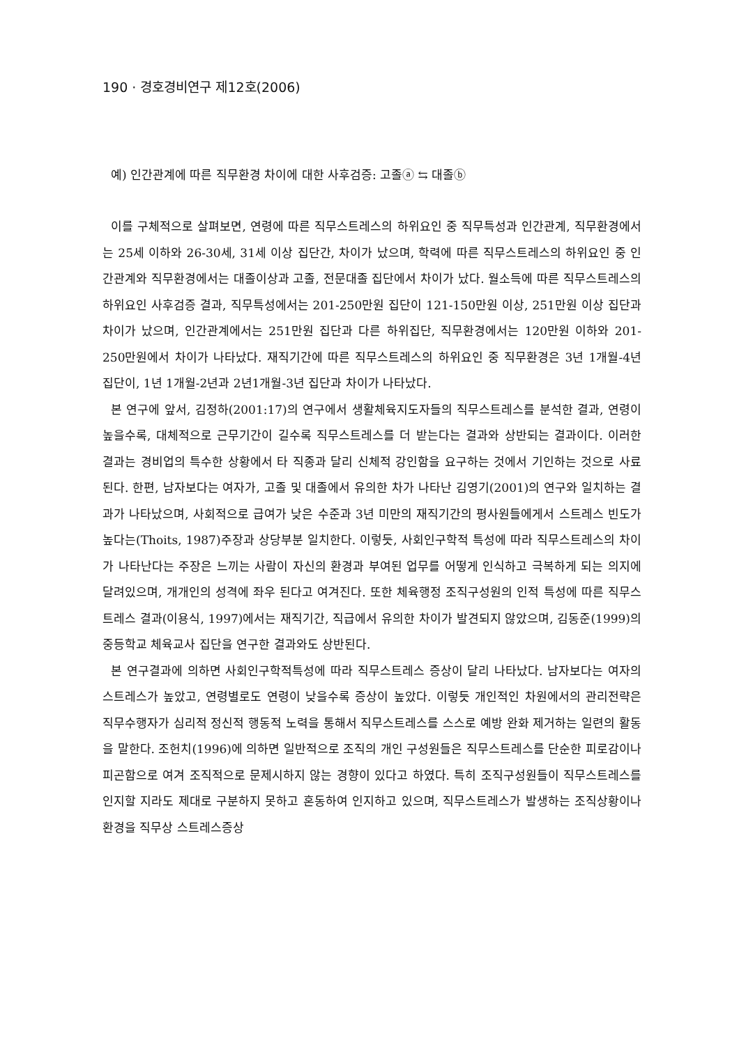190 · 경호경비연구 제12호(2006)
예) 인간관계에 따른 직무환경 차이에 대한 사후검증: 고졸ⓐ ⇆ 대졸ⓑ
이를 구체적으로 살펴보면, 연령에 따른 직무스트레스의 하위요인 중 직무특성과 인간관계, 직무환경에서는 25세 이하와 26-30세, 31세 이상 집단간, 차이가 났으며, 학력에 따른 직무스트레스의 하위요인 중 인간관계와 직무환경에서는 대졸이상과 고졸, 전문대졸 집단에서 차이가 났다. 월소득에 따른 직무스트레스의 하위요인 사후검증 결과, 직무특성에서는 201-250만원 집단이 121-150만원 이상, 251만원 이상 집단과 차이가 났으며, 인간관계에서는 251만원 집단과 다른 하위집단, 직무환경에서는 120만원 이하와 201-250만원에서 차이가 나타났다. 재직기간에 따른 직무스트레스의 하위요인 중 직무환경은 3년 1개월-4년 집단이, 1년 1개월-2년과 2년1개월-3년 집단과 차이가 나타났다.
본 연구에 앞서, 김정하(2001:17)의 연구에서 생활체육지도자들의 직무스트레스를 분석한 결과, 연령이 높을수록, 대체적으로 근무기간이 길수록 직무스트레스를 더 받는다는 결과와 상반되는 결과이다. 이러한 결과는 경비업의 특수한 상황에서 타 직종과 달리 신체적 강인함을 요구하는 것에서 기인하는 것으로 사료된다. 한편, 남자보다는 여자가, 고졸 및 대졸에서 유의한 차가 나타난 김영기(2001)의 연구와 일치하는 결과가 나타났으며, 사회적으로 급여가 낮은 수준과 3년 미만의 재직기간의 평사원들에게서 스트레스 빈도가 높다는(Thoits, 1987)주장과 상당부분 일치한다. 이렇듯, 사회인구학적 특성에 따라 직무스트레스의 차이가 나타난다는 주장은 느끼는 사람이 자신의 환경과 부여된 업무를 어떻게 인식하고 극복하게 되는 의지에 달려있으며, 개개인의 성격에 좌우 된다고 여겨진다. 또한 체육행정 조직구성원의 인적 특성에 따른 직무스트레스 결과(이용식, 1997)에서는 재직기간, 직급에서 유의한 차이가 발견되지 않았으며, 김동준(1999)의 중등학교 체육교사 집단을 연구한 결과와도 상반된다.
본 연구결과에 의하면 사회인구학적특성에 따라 직무스트레스 증상이 달리 나타났다. 남자보다는 여자의 스트레스가 높았고, 연령별로도 연령이 낮을수록 증상이 높았다. 이렇듯 개인적인 차원에서의 관리전략은 직무수행자가 심리적 정신적 행동적 노력을 통해서 직무스트레스를 스스로 예방 완화 제거하는 일련의 활동을 말한다. 조헌치(1996)에 의하면 일반적으로 조직의 개인 구성원들은 직무스트레스를 단순한 피로감이나 피곤함으로 여겨 조직적으로 문제시하지 않는 경향이 있다고 하였다. 특히 조직구성원들이 직무스트레스를 인지할 지라도 제대로 구분하지 못하고 혼동하여 인지하고 있으며, 직무스트레스가 발생하는 조직상황이나 환경을 직무상 스트레스증상